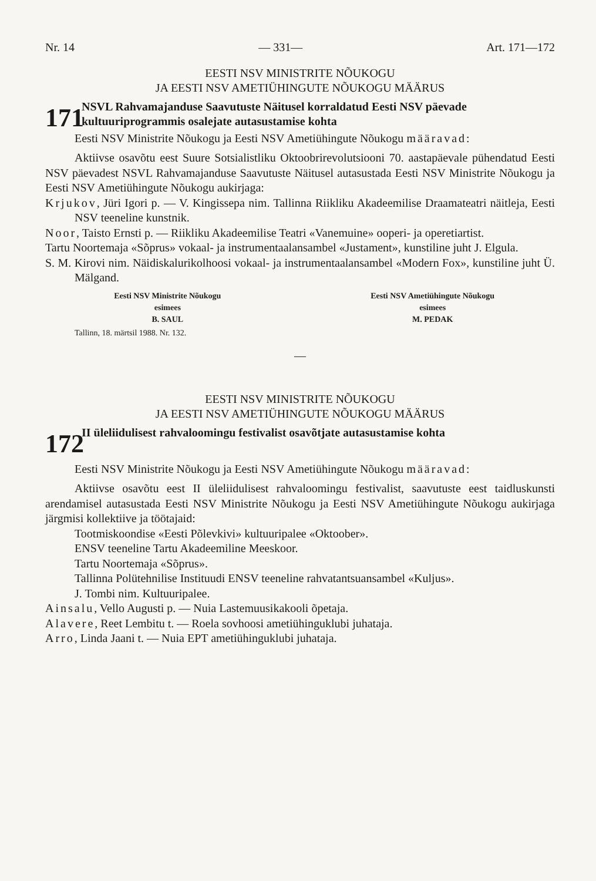Nr. 14 — 331— Art. 171—172
EESTI NSV MINISTRITE NÕUKOGU
JA EESTI NSV AMETIÜHINGUTE NÕUKOGU MÄÄRUS
171
NSVL Rahvamajanduse Saavutuste Näitusel korraldatud Eesti NSV päevade kultuuriprogrammis osalejate autasustamise kohta
Eesti NSV Ministrite Nõukogu ja Eesti NSV Ametiühingute Nõukogu määravad:
Aktiivse osavõtu eest Suure Sotsialistliku Oktoobrirevolutsiooni 70. aastapäevale pühendatud Eesti NSV päevadest NSVL Rahvamajanduse Saavutuste Näitusel autasustada Eesti NSV Ministrite Nõukogu ja Eesti NSV Ametiühingute Nõukogu aukirjaga:
Krjukov, Jüri Igori p. — V. Kingissepa nim. Tallinna Riikliku Akadeemilise Draamateatri näitleja, Eesti NSV teeneline kunstnik.
Noor, Taisto Ernsti p. — Riikliku Akadeemilise Teatri «Vanemuine» ooperi- ja operetiartist.
Tartu Noortemaja «Sõprus» vokaal- ja instrumentaalansambel «Justament», kunstiline juht J. Elgula.
S. M. Kirovi nim. Näidiskalurikolhoosi vokaal- ja instrumentaalansambel «Modern Fox», kunstiline juht Ü. Mälgand.
Eesti NSV Ministrite Nõukogu
esimees
B. SAUL
Eesti NSV Ametiühingute Nõukogu
esimees
M. PEDAK
Tallinn, 18. märtsil 1988. Nr. 132.
—
EESTI NSV MINISTRITE NÕUKOGU
JA EESTI NSV AMETIÜHINGUTE NÕUKOGU MÄÄRUS
172
II üleliidulisest rahvaloomingu festivalist osavõtjate autasustamise kohta
Eesti NSV Ministrite Nõukogu ja Eesti NSV Ametiühingute Nõukogu määravad:
Aktiivse osavõtu eest II üleliidulisest rahvaloomingu festivalist, saavutuste eest taidluskunsti arendamisel autasustada Eesti NSV Ministrite Nõukogu ja Eesti NSV Ametiühingute Nõukogu aukirjaga järgmisi kollektiive ja töötajaid:
Tootmiskoondise «Eesti Põlevkivi» kultuuripalee «Oktoober».
ENSV teeneline Tartu Akadeemiline Meeskoor.
Tartu Noortemaja «Sõprus».
Tallinna Polütehnilise Instituudi ENSV teeneline rahvatantsuansambel «Kuljus».
J. Tombi nim. Kultuuripalee.
Ainsalu, Vello Augusti p. — Nuia Lastemuusikakooli õpetaja.
Alavere, Reet Lembitu t. — Roela sovhoosi ametiühinguklubi juhataja.
Arro, Linda Jaani t. — Nuia EPT ametiühinguklubi juhataja.